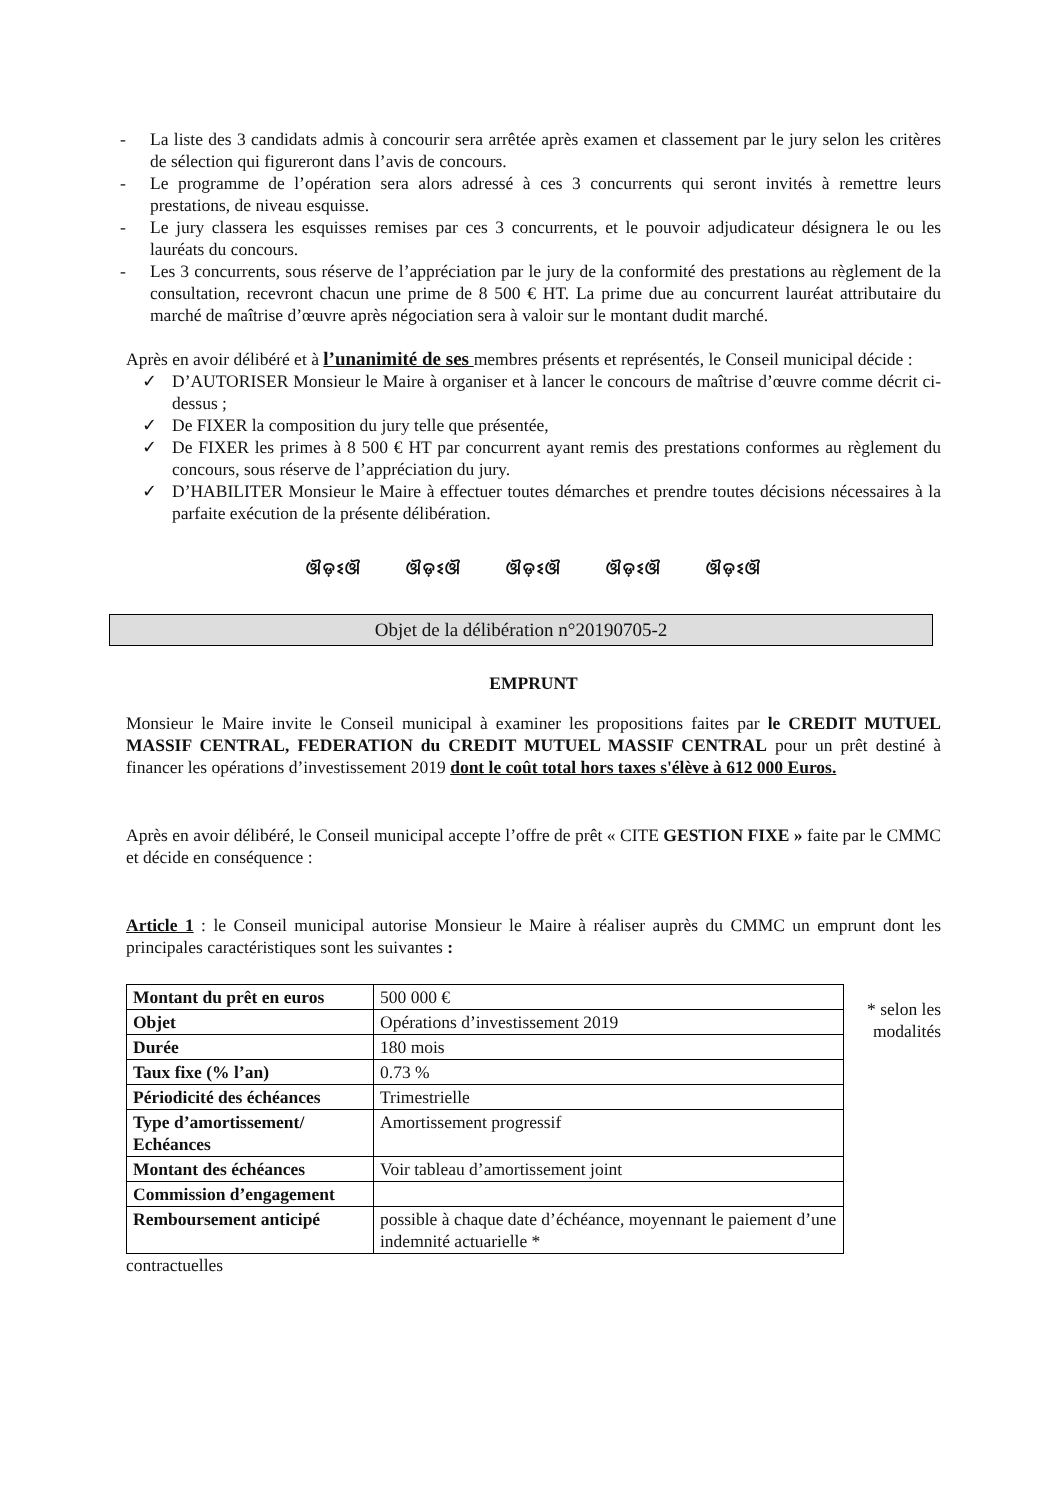- La liste des 3 candidats admis à concourir sera arrêtée après examen et classement par le jury selon les critères de sélection qui figureront dans l’avis de concours.
- Le programme de l’opération sera alors adressé à ces 3 concurrents qui seront invités à remettre leurs prestations, de niveau esquisse.
- Le jury classera les esquisses remises par ces 3 concurrents, et le pouvoir adjudicateur désignera le ou les lauréats du concours.
- Les 3 concurrents, sous réserve de l’appréciation par le jury de la conformité des prestations au règlement de la consultation, recevront chacun une prime de 8 500 € HT. La prime due au concurrent lauréat attributaire du marché de maîtrise d’œuvre après négociation sera à valoir sur le montant dudit marché.
Après en avoir délibéré et à l’unanimité de ses membres présents et représentés, le Conseil municipal décide :
✓ D’AUTORISER Monsieur le Maire à organiser et à lancer le concours de maîtrise d’œuvre comme décrit ci-dessus ;
✓ De FIXER la composition du jury telle que présentée,
✓ De FIXER les primes à 8 500 € HT par concurrent ayant remis des prestations conformes au règlement du concours, sous réserve de l’appréciation du jury.
✓ D’HABILITER Monsieur le Maire à effectuer toutes démarches et prendre toutes décisions nécessaires à la parfaite exécution de la présente délibération.
ଔଡ଼ଽଔ ଔଡ଼ଽଔ ଔଡ଼ଽଔ ଔଡ଼ଽଔ ଔଡ଼ଽଔ
Objet de la délibération n°20190705-2
EMPRUNT
Monsieur le Maire invite le Conseil municipal à examiner les propositions faites par le CREDIT MUTUEL MASSIF CENTRAL, FEDERATION du CREDIT MUTUEL MASSIF CENTRAL pour un prêt destiné à financer les opérations d’investissement 2019 dont le coût total hors taxes s'élève à 612 000 Euros.
Après en avoir délibéré, le Conseil municipal accepte l’offre de prêt « CITE GESTION FIXE » faite par le CMMC et décide en conséquence :
Article 1 : le Conseil municipal autorise Monsieur le Maire à réaliser auprès du CMMC un emprunt dont les principales caractéristiques sont les suivantes :
| Montant du prêt en euros | 500 000 € |
| Objet | Opérations d’investissement 2019 |
| Durée | 180 mois |
| Taux fixe (% l’an) | 0.73 % |
| Périodicité des échéances | Trimestrielle |
| Type d’amortissement/ Echéances | Amortissement progressif |
| Montant des échéances | Voir tableau d’amortissement joint |
| Commission d’engagement | |
| Remboursement anticipé | possible à chaque date d’échéance, moyennant le paiement d’une indemnité actuarielle * |
* selon les modalités
contractuelles